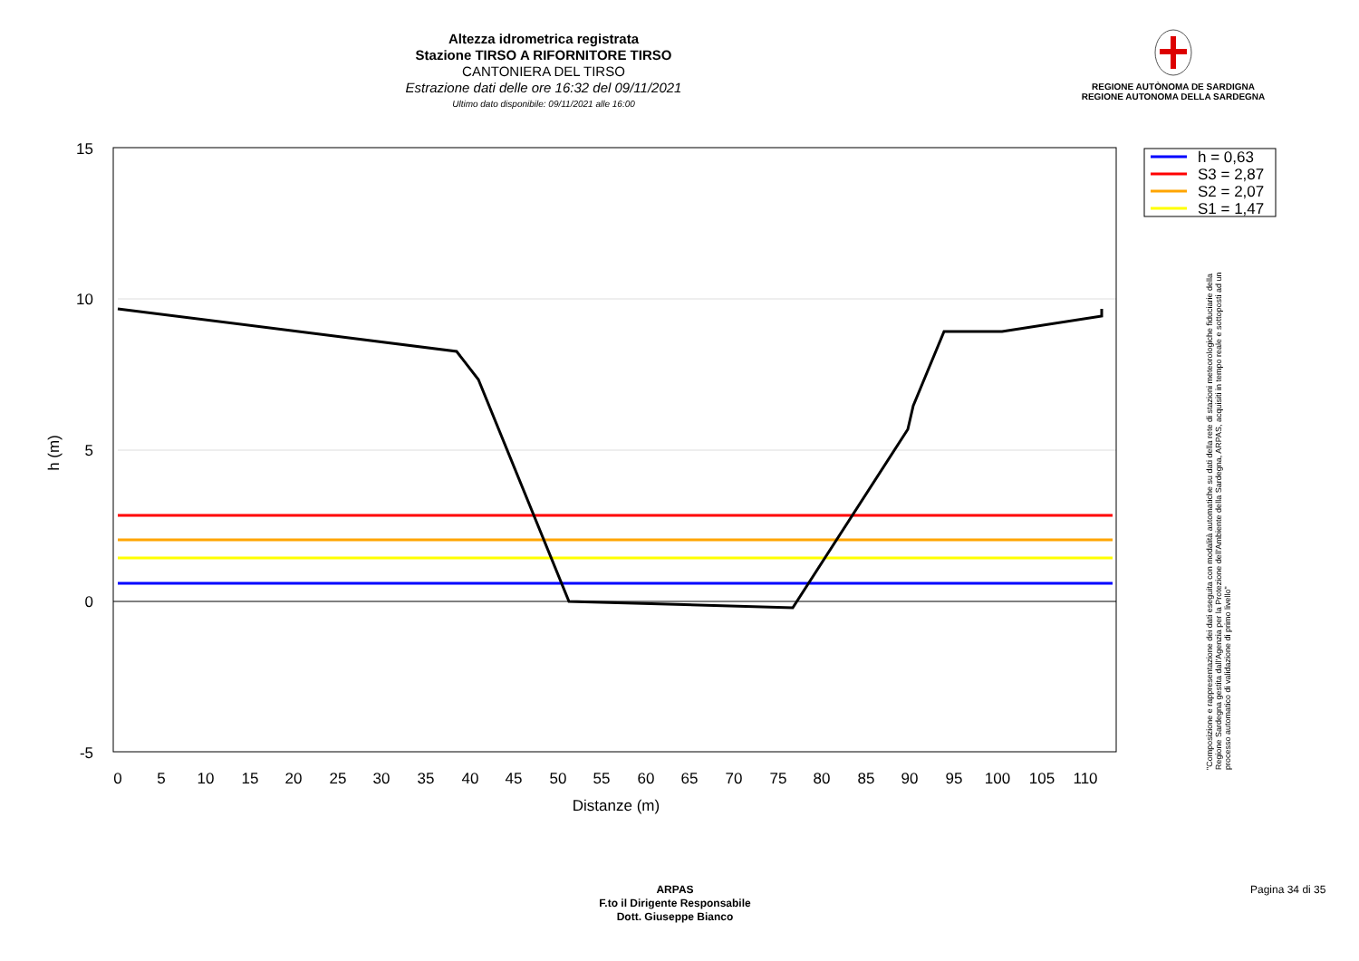Altezza idrometrica registrata
Stazione TIRSO A RIFORNITORE TIRSO
CANTONIERA DEL TIRSO
Estrazione dati delle ore 16:32 del 09/11/2021
Ultimo dato disponibile: 09/11/2021 alle 16:00
REGIONE AUTÒNOMA DE SARDIGNA
REGIONE AUTONOMA DELLA SARDEGNA
15
10
5
0
-5
0
5
10
15
20
25
30
35
40
45
50
55
60
65
70
75
80
85
90
95
100
105
110
Distanze (m)
h (m)
h = 0,63
S3 = 2,87
S2 = 2,07
S1 = 1,47
"Composizione e rappresentazione dei dati eseguita con modalità automatiche su dati della rete di stazioni meteorologiche fiduciarie della Regione Sardegna gestita dall'Agenzia per la Protezione dell'Ambiente della Sardegna, ARPAS, acquisiti in tempo reale e sottoposti ad un processo automatico di validazione di primo livello"
ARPAS
F.to il Dirigente Responsabile
Dott. Giuseppe Bianco
Pagina 34 di 35